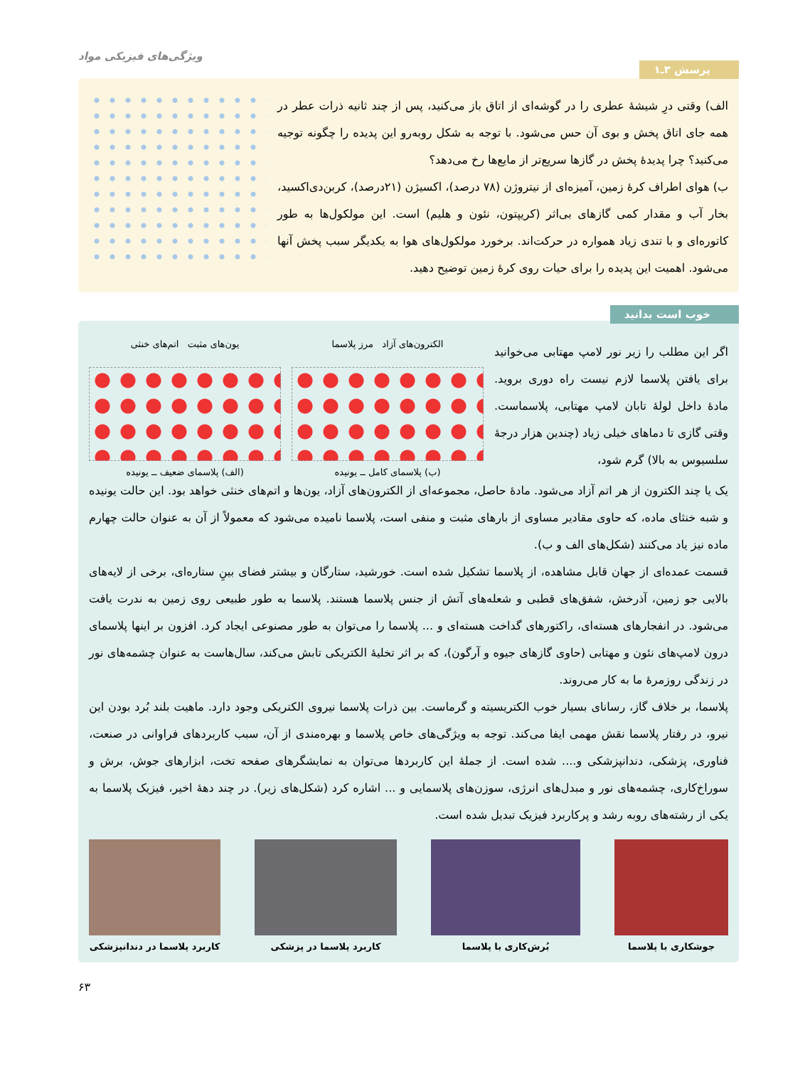ویژگی‌های فیزیکی مواد
پرسش ۳ـ۱
الف) وقتی درِ شیشهٔ عطری را در گوشه‌ای از اتاق باز می‌کنید، پس از چند ثانیه ذرات عطر در همه جای اتاق پخش و بوی آن حس می‌شود. با توجه به شکل روبه‌رو این پدیده را چگونه توجیه می‌کنید؟ چرا پدیدهٔ پخش در گازها سریع‌تر از مایع‌ها رخ می‌دهد؟
ب) هوای اطراف کرهٔ زمین، آمیزه‌ای از نیتروژن (۷۸ درصد)، اکسیژن (۲۱درصد)، کربن‌دی‌اکسید، بخار آب و مقدار کمی گازهای بی‌اثر (کریپتون، نئون و هلیم) است. این مولکول‌ها به طور کاتوره‌ای و با تندی زیاد همواره در حرکت‌اند. برخورد مولکول‌های هوا به یکدیگر سبب پخش آنها می‌شود. اهمیت این پدیده را برای حیات روی کرهٔ زمین توضیح دهید.
خوب است بدانید
اگر این مطلب را زیر نور لامپ مهتابی می‌خوانید برای یافتن پلاسما لازم نیست راه دوری بروید. مادهٔ داخل لولهٔ تابان لامپ مهتابی، پلاسماست. وقتی گازی تا دماهای خیلی زیاد (چندین هزار درجهٔ سلسیوس به بالا) گرم شود،
یون‌های مثبت اتم‌های خنثی
(الف) پلاسمای ضعیف ــ یونیده
الکترون‌های آزاد مرز پلاسما
(ب) پلاسمای کامل ــ یونیده
یک یا چند الکترون از هر اتم آزاد می‌شود. مادهٔ حاصل، مجموعه‌ای از الکترون‌های آزاد، یون‌ها و اتم‌های خنثی خواهد بود. این حالت یونیده و شبه خنثای ماده، که حاوی مقادیر مساوی از بارهای مثبت و منفی است، پلاسما نامیده می‌شود که معمولاً از آن به عنوان حالت چهارم ماده نیز یاد می‌کنند (شکل‌های الف و ب).
قسمت عمده‌ای از جهان قابل مشاهده، از پلاسما تشکیل شده است. خورشید، ستارگان و بیشتر فضای بینِ ستاره‌ای، برخی از لایه‌های بالایی جو زمین، آذرخش، شفق‌های قطبی و شعله‌های آتش از جنس پلاسما هستند. پلاسما به طور طبیعی روی زمین به ندرت یافت می‌شود. در انفجارهای هسته‌ای، راکتورهای گداخت هسته‌ای و ... پلاسما را می‌توان به طور مصنوعی ایجاد کرد. افزون بر اینها پلاسمای درون لامپ‌های نئون و مهتابی (حاوی گازهای جیوه و آرگون)، که بر اثر تخلیهٔ الکتریکی تابش می‌کند، سال‌هاست به عنوان چشمه‌های نور در زندگی روزمرهٔ ما به کار می‌روند.
پلاسما، بر خلاف گاز، رسانای بسیار خوب الکتریسیته و گرماست. بین ذرات پلاسما نیروی الکتریکی وجود دارد. ماهیت بلند بُرد بودن این نیرو، در رفتار پلاسما نقش مهمی ایفا می‌کند. توجه به ویژگی‌های خاص پلاسما و بهره‌مندی از آن، سبب کاربردهای فراوانی در صنعت، فناوری، پزشکی، دندانپزشکی و.... شده است. از جملهٔ این کاربردها می‌توان به نمایشگرهای صفحه تخت، ابزارهای جوش، برش و سوراخ‌کاری، چشمه‌های نور و مبدل‌های انرژی، سوزن‌های پلاسمایی و ... اشاره کرد (شکل‌های زیر). در چند دههٔ اخیر، فیزیک پلاسما به یکی از رشته‌های روبه رشد و پرکاربرد فیزیک تبدیل شده است.
جوشکاری با پلاسما بُرش‌کاری با پلاسما کاربرد پلاسما در پزشکی کاربرد پلاسما در دندانپزشکی
۶۳